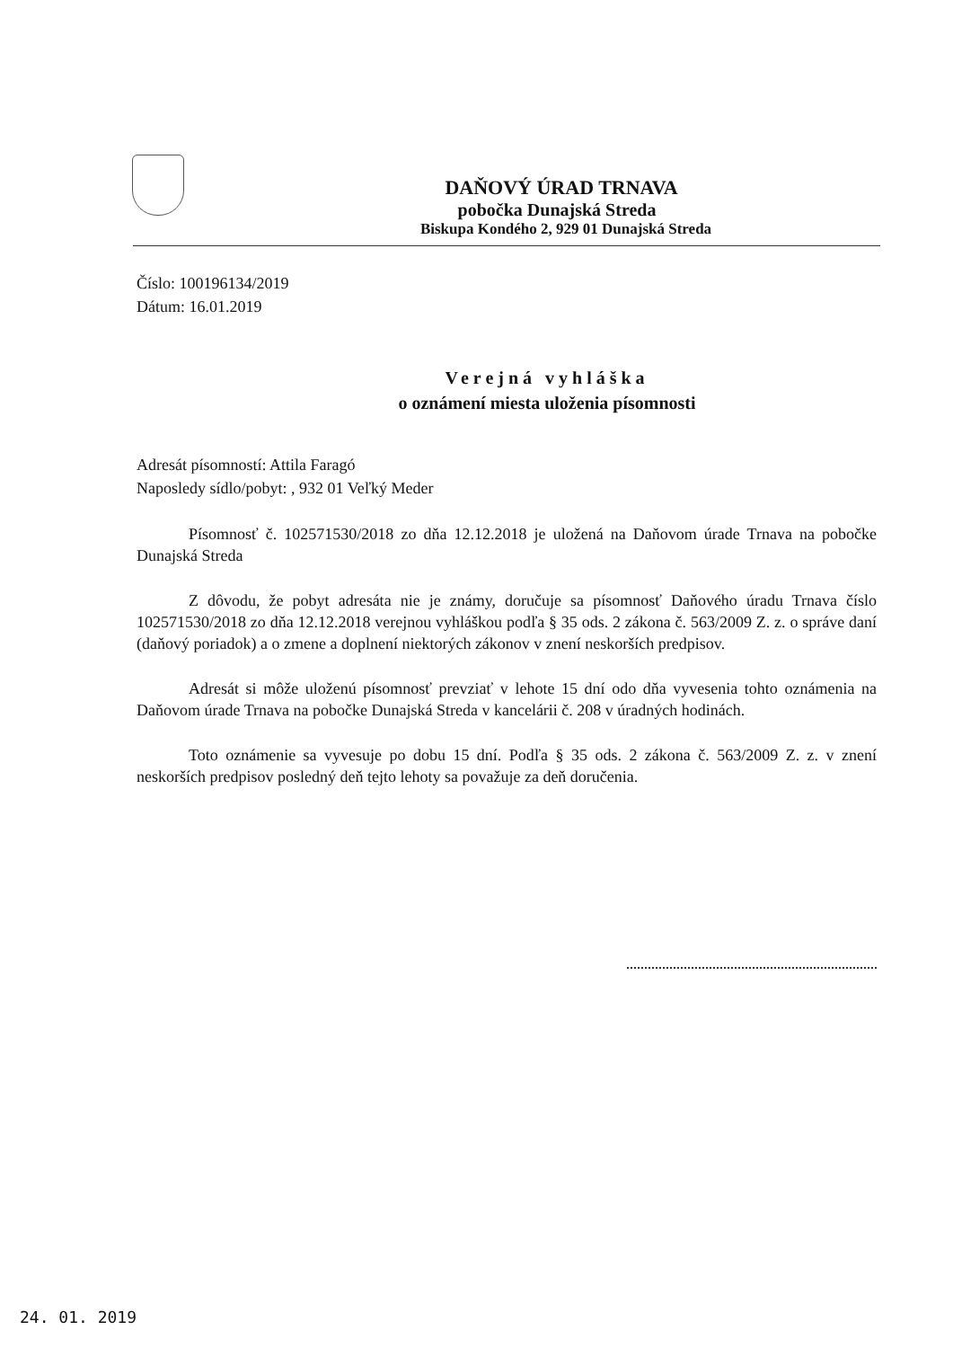DAŇOVÝ ÚRAD TRNAVA
pobočka Dunajská Streda
Biskupa Kondého 2, 929 01 Dunajská Streda
Číslo: 100196134/2019
Dátum: 16.01.2019
Verejná vyhláška
o oznámení miesta uloženia písomnosti
Adresát písomností: Attila Faragó
Naposledy sídlo/pobyt: , 932 01 Veľký Meder
Písomnosť č. 102571530/2018 zo dňa 12.12.2018 je uložená na Daňovom úrade Trnava na pobočke Dunajská Streda
Z dôvodu, že pobyt adresáta nie je známy, doručuje sa písomnosť Daňového úradu Trnava číslo 102571530/2018 zo dňa 12.12.2018 verejnou vyhláškou podľa § 35 ods. 2 zákona č. 563/2009 Z. z. o správe daní (daňový poriadok) a o zmene a doplnení niektorých zákonov v znení neskorších predpisov.
Adresát si môže uloženú písomnosť prevziať v lehote 15 dní odo dňa vyvesenia tohto oznámenia na Daňovom úrade Trnava na pobočke Dunajská Streda v kancelárii č. 208 v úradných hodinách.
Toto oznámenie sa vyvesuje po dobu 15 dní. Podľa § 35 ods. 2 zákona č. 563/2009 Z. z. v znení neskorších predpisov posledný deň tejto lehoty sa považuje za deň doručenia.
24. 01. 2019